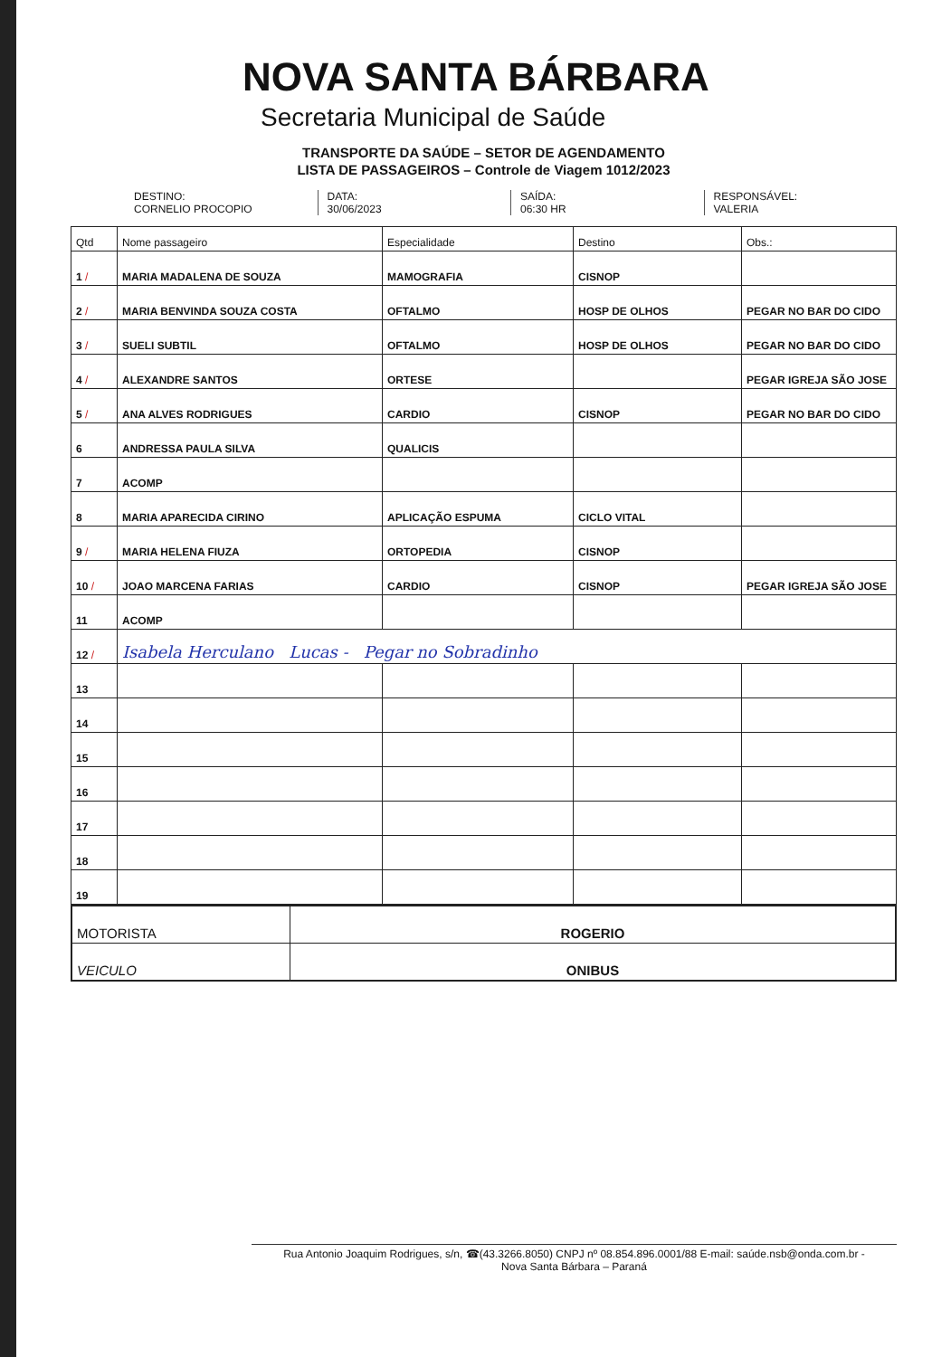NOVA SANTA BÁRBARA
Secretaria Municipal de Saúde
TRANSPORTE DA SAÚDE – SETOR DE AGENDAMENTO
LISTA DE PASSAGEIROS – Controle de Viagem 1012/2023
DESTINO:
CORNELIO PROCOPIO
DATA:
30/06/2023
SAÍDA:
06:30 HR
RESPONSÁVEL:
VALERIA
| Qtd | Nome passageiro | Especialidade | Destino | Obs.: |
| --- | --- | --- | --- | --- |
| 1 / | MARIA MADALENA DE SOUZA | MAMOGRAFIA | CISNOP | |
| 2 / | MARIA BENVINDA SOUZA COSTA | OFTALMO | HOSP DE OLHOS | PEGAR NO BAR DO CIDO |
| 3 / | SUELI SUBTIL | OFTALMO | HOSP DE OLHOS | PEGAR NO BAR DO CIDO |
| 4 / | ALEXANDRE SANTOS | ORTESE | | PEGAR IGREJA SÃO JOSE |
| 5 / | ANA ALVES RODRIGUES | CARDIO | CISNOP | PEGAR NO BAR DO CIDO |
| 6 | ANDRESSA PAULA SILVA | QUALICIS | | |
| 7 | ACOMP | | | |
| 8 | MARIA APARECIDA CIRINO | APLICAÇÃO ESPUMA | CICLO VITAL | |
| 9 / | MARIA HELENA FIUZA | ORTOPEDIA | CISNOP | |
| 10 / | JOAO MARCENA FARIAS | CARDIO | CISNOP | PEGAR IGREJA SÃO JOSE |
| 11 | ACOMP | | | |
| 12 / | Isabela Herculano Lucas - Pegar no Sobradinho | | | |
| 13 | | | | |
| 14 | | | | |
| 15 | | | | |
| 16 | | | | |
| 17 | | | | |
| 18 | | | | |
| 19 | | | | |
| MOTORISTA | ROGERIO |
| VEICULO | ONIBUS |
Rua Antonio Joaquim Rodrigues, s/n, ☎(43.3266.8050) CNPJ nº 08.854.896.0001/88 E-mail: saúde.nsb@onda.com.br -
Nova Santa Bárbara – Paraná